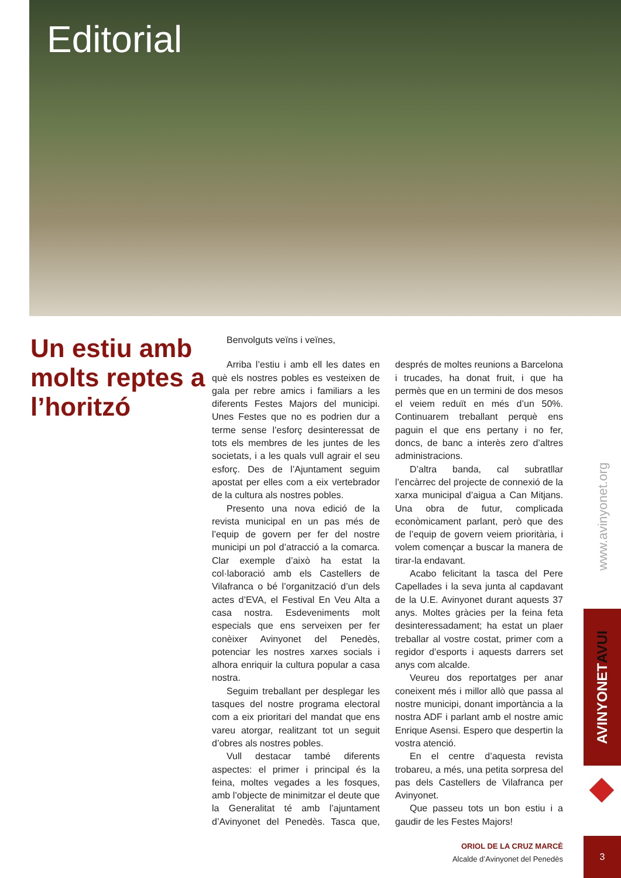Editorial
Un estiu amb molts reptes a l’horitzó
Benvolguts veïns i veïnes,
Arriba l’estiu i amb ell les dates en què els nostres pobles es vesteixen de gala per rebre amics i familiars a les diferents Festes Majors del municipi. Unes Festes que no es podrien dur a terme sense l’esforç desinteressat de tots els membres de les juntes de les societats, i a les quals vull agrair el seu esforç. Des de l’Ajuntament seguim apostat per elles com a eix vertebrador de la cultura als nostres pobles.
Presento una nova edició de la revista municipal en un pas més de l’equip de govern per fer del nostre municipi un pol d’atracció a la comarca. Clar exemple d’això ha estat la col·laboració amb els Castellers de Vilafranca o bé l’organització d’un dels actes d’EVA, el Festival En Veu Alta a casa nostra. Esdeveniments molt especials que ens serveixen per fer conèixer Avinyonet del Penedès, potenciar les nostres xarxes socials i alhora enriquir la cultura popular a casa nostra.
Seguim treballant per desplegar les tasques del nostre programa electoral com a eix prioritari del mandat que ens vareu atorgar, realitzant tot un seguit d’obres als nostres pobles.
Vull destacar també diferents aspectes: el primer i principal és la feina, moltes vegades a les fosques, amb l’objecte de minimitzar el deute que la Generalitat té amb l’ajuntament d’Avinyonet del Penedès. Tasca que, després de moltes reunions a Barcelona i trucades, ha donat fruit, i que ha permès que en un termini de dos mesos el veiem reduït en més d’un 50%. Continuarem treballant perquè ens paguin el que ens pertany i no fer, doncs, de banc a interès zero d’altres administracions.
D’altra banda, cal subratllar l’encàrrec del projecte de connexió de la xarxa municipal d’aigua a Can Mitjans. Una obra de futur, complicada econòmicament parlant, però que des de l’equip de govern veiem prioritària, i volem començar a buscar la manera de tirar-la endavant.
Acabo felicitant la tasca del Pere Capellades i la seva junta al capdavant de la U.E. Avinyonet durant aquests 37 anys. Moltes gràcies per la feina feta desinteressadament; ha estat un plaer treballar al vostre costat, primer com a regidor d’esports i aquests darrers set anys com alcalde.
Veureu dos reportatges per anar coneixent més i millor allò que passa al nostre municipi, donant importància a la nostra ADF i parlant amb el nostre amic Enrique Asensi. Espero que despertin la vostra atenció.
En el centre d’aquesta revista trobareu, a més, una petita sorpresa del pas dels Castellers de Vilafranca per Avinyonet.
Que passeu tots un bon estiu i a gaudir de les Festes Majors!
ORIOL DE LA CRUZ MARCÈ
Alcalde d’Avinyonet del Penedès
www.avinyonet.org
AVINYONET AVUI
3